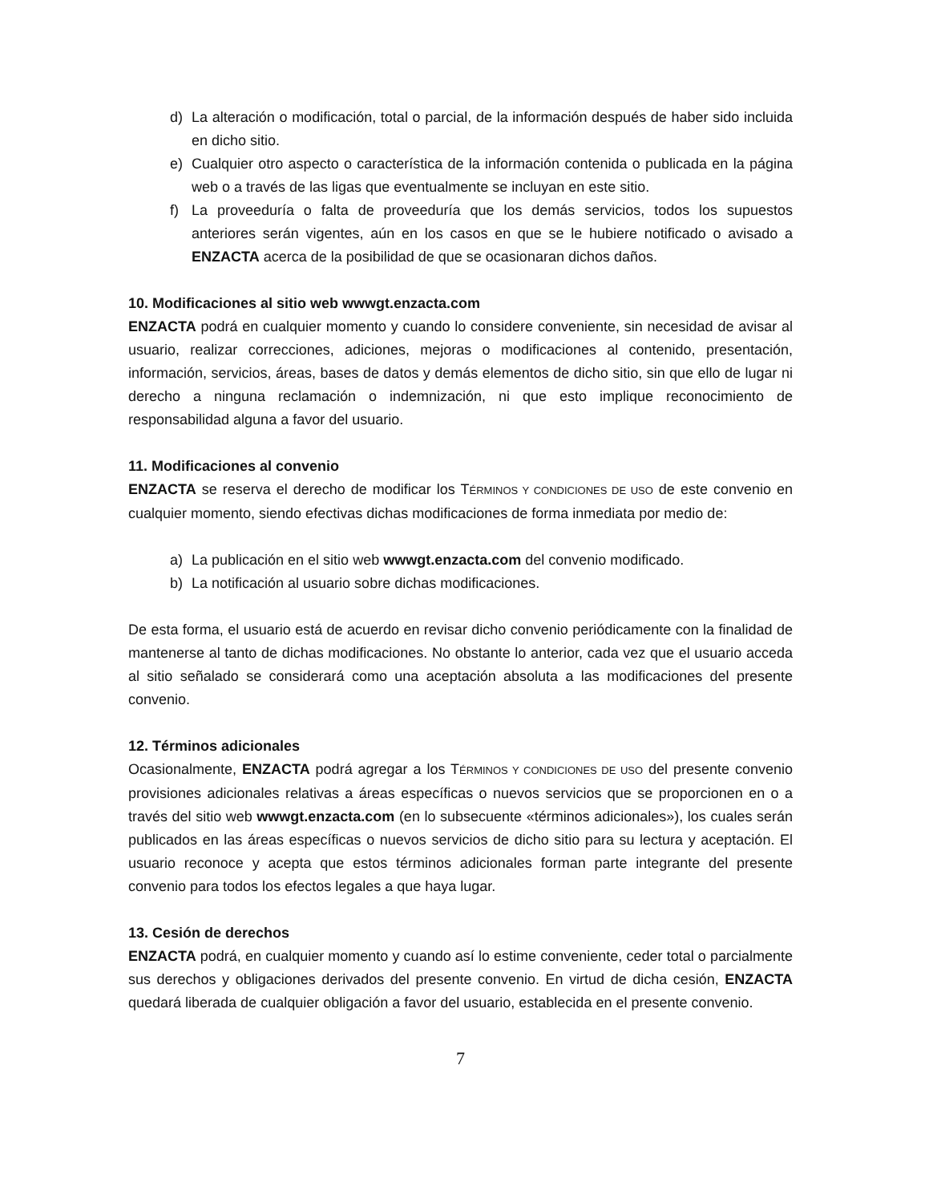d) La alteración o modificación, total o parcial, de la información después de haber sido incluida en dicho sitio.
e) Cualquier otro aspecto o característica de la información contenida o publicada en la página web o a través de las ligas que eventualmente se incluyan en este sitio.
f) La proveeduría o falta de proveeduría que los demás servicios, todos los supuestos anteriores serán vigentes, aún en los casos en que se le hubiere notificado o avisado a ENZACTA acerca de la posibilidad de que se ocasionaran dichos daños.
10. Modificaciones al sitio web wwwgt.enzacta.com
ENZACTA podrá en cualquier momento y cuando lo considere conveniente, sin necesidad de avisar al usuario, realizar correcciones, adiciones, mejoras o modificaciones al contenido, presentación, información, servicios, áreas, bases de datos y demás elementos de dicho sitio, sin que ello de lugar ni derecho a ninguna reclamación o indemnización, ni que esto implique reconocimiento de responsabilidad alguna a favor del usuario.
11. Modificaciones al convenio
ENZACTA se reserva el derecho de modificar los TÉRMINOS Y CONDICIONES DE USO de este convenio en cualquier momento, siendo efectivas dichas modificaciones de forma inmediata por medio de:
a) La publicación en el sitio web wwwgt.enzacta.com del convenio modificado.
b) La notificación al usuario sobre dichas modificaciones.
De esta forma, el usuario está de acuerdo en revisar dicho convenio periódicamente con la finalidad de mantenerse al tanto de dichas modificaciones. No obstante lo anterior, cada vez que el usuario acceda al sitio señalado se considerará como una aceptación absoluta a las modificaciones del presente convenio.
12. Términos adicionales
Ocasionalmente, ENZACTA podrá agregar a los TÉRMINOS Y CONDICIONES DE USO del presente convenio provisiones adicionales relativas a áreas específicas o nuevos servicios que se proporcionen en o a través del sitio web wwwgt.enzacta.com (en lo subsecuente «términos adicionales»), los cuales serán publicados en las áreas específicas o nuevos servicios de dicho sitio para su lectura y aceptación. El usuario reconoce y acepta que estos términos adicionales forman parte integrante del presente convenio para todos los efectos legales a que haya lugar.
13. Cesión de derechos
ENZACTA podrá, en cualquier momento y cuando así lo estime conveniente, ceder total o parcialmente sus derechos y obligaciones derivados del presente convenio. En virtud de dicha cesión, ENZACTA quedará liberada de cualquier obligación a favor del usuario, establecida en el presente convenio.
7